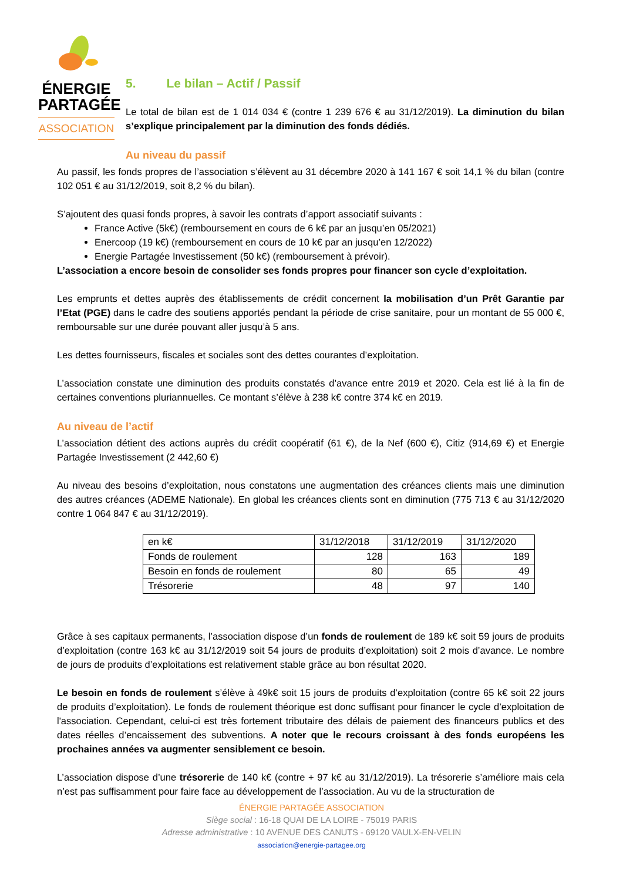ÉNERGIE
PARTAGÉE
ASSOCIATION
5. Le bilan – Actif / Passif
Le total de bilan est de 1 014 034 € (contre 1 239 676 € au 31/12/2019). La diminution du bilan s’explique principalement par la diminution des fonds dédiés.
Au niveau du passif
Au passif, les fonds propres de l’association s’élèvent au 31 décembre 2020 à 141 167 € soit 14,1 % du bilan (contre 102 051 € au 31/12/2019, soit 8,2 % du bilan).
S’ajoutent des quasi fonds propres, à savoir les contrats d’apport associatif suivants :
France Active (5k€) (remboursement en cours de 6 k€ par an jusqu’en 05/2021)
Enercoop (19 k€) (remboursement en cours de 10 k€ par an jusqu’en 12/2022)
Energie Partagée Investissement (50 k€) (remboursement à prévoir).
L’association a encore besoin de consolider ses fonds propres pour financer son cycle d’exploitation.
Les emprunts et dettes auprès des établissements de crédit concernent la mobilisation d’un Prêt Garantie par l’Etat (PGE) dans le cadre des soutiens apportés pendant la période de crise sanitaire, pour un montant de 55 000 €, remboursable sur une durée pouvant aller jusqu’à 5 ans.
Les dettes fournisseurs, fiscales et sociales sont des dettes courantes d’exploitation.
L’association constate une diminution des produits constatés d’avance entre 2019 et 2020. Cela est lié à la fin de certaines conventions pluriannuelles. Ce montant s’élève à 238 k€ contre 374 k€ en 2019.
Au niveau de l’actif
L’association détient des actions auprès du crédit coopératif (61 €), de la Nef (600 €), Citiz (914,69 €) et Energie Partagée Investissement (2 442,60 €)
Au niveau des besoins d’exploitation, nous constatons une augmentation des créances clients mais une diminution des autres créances (ADEME Nationale). En global les créances clients sont en diminution (775 713 € au 31/12/2020 contre 1 064 847 € au 31/12/2019).
| en k€ | 31/12/2018 | 31/12/2019 | 31/12/2020 |
| --- | --- | --- | --- |
| Fonds de roulement | 128 | 163 | 189 |
| Besoin en fonds de roulement | 80 | 65 | 49 |
| Trésorerie | 48 | 97 | 140 |
Grâce à ses capitaux permanents, l’association dispose d’un fonds de roulement de 189 k€ soit 59 jours de produits d’exploitation (contre 163 k€ au 31/12/2019 soit 54 jours de produits d’exploitation) soit 2 mois d’avance. Le nombre de jours de produits d’exploitations est relativement stable grâce au bon résultat 2020.
Le besoin en fonds de roulement s’élève à 49k€ soit 15 jours de produits d’exploitation (contre 65 k€ soit 22 jours de produits d’exploitation). Le fonds de roulement théorique est donc suffisant pour financer le cycle d’exploitation de l'association. Cependant, celui-ci est très fortement tributaire des délais de paiement des financeurs publics et des dates réelles d’encaissement des subventions. A noter que le recours croissant à des fonds européens les prochaines années va augmenter sensiblement ce besoin.
L’association dispose d’une trésorerie de 140 k€ (contre + 97 k€ au 31/12/2019). La trésorerie s’améliore mais cela n’est pas suffisamment pour faire face au développement de l’association. Au vu de la structuration de
ÉNERGIE PARTAGÉE ASSOCIATION
Siège social : 16-18 QUAI DE LA LOIRE - 75019 PARIS
Adresse administrative : 10 AVENUE DES CANUTS - 69120 VAULX-EN-VELIN
association@energie-partagee.org